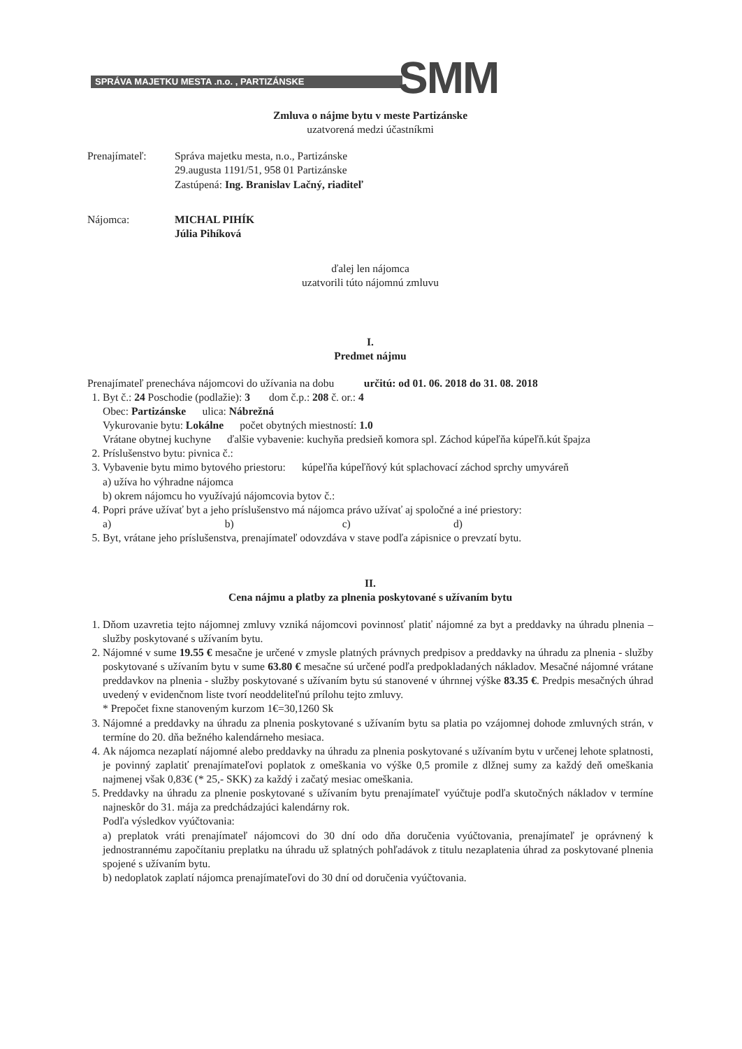SPRÁVA MAJETKU MESTA .n.o. , PARTIZÁNSKE SMM
Zmluva o nájme bytu v meste Partizánske
uzatvorená medzi účastníkmi
Prenajímateľ: Správa majetku mesta, n.o., Partizánske
29.augusta 1191/51, 958 01 Partizánske
Zastúpená: Ing. Branislav Lačný, riaditeľ
Nájomca: MICHAL PIHÍK
Júlia Pihíková
ďalej len nájomca
uzatvorili túto nájomnú zmluvu
I.
Predmet nájmu
Prenajímateľ prenecháva nájomcovi do užívania na dobu určitú: od 01. 06. 2018 do 31. 08. 2018
1. Byt č.: 24 Poschodie (podlažie): 3 dom č.p.: 208 č. or.: 4
Obec: Partizánske ulica: Nábrežná
Vykurovanie bytu: Lokálne počet obytných miestností: 1.0
Vrátane obytnej kuchyne ďalšie vybavenie: kuchyňa predsieň komora spl. Záchod kúpeľňa kúpeľň.kút špajza
2. Príslušenstvo bytu: pivnica č.:
3. Vybavenie bytu mimo bytového priestoru: kúpeľňa kúpeľňový kút splachovací záchod sprchy umyváreň
a) užíva ho výhradne nájomca
b) okrem nájomcu ho využívajú nájomcovia bytov č.:
4. Popri práve užívať byt a jeho príslušenstvo má nájomca právo užívať aj spoločné a iné priestory:
a) b) c) d)
5. Byt, vrátane jeho príslušenstva, prenajímateľ odovzdáva v stave podľa zápisnice o prevzatí bytu.
II.
Cena nájmu a platby za plnenia poskytované s užívaním bytu
1. Dňom uzavretia tejto nájomnej zmluvy vzniká nájomcovi povinnosť platiť nájomné za byt a preddavky na úhradu plnenia – služby poskytované s užívaním bytu.
2. Nájomné v sume 19.55 € mesačne je určené v zmysle platných právnych predpisov a preddavky na úhradu za plnenia - služby poskytované s užívaním bytu v sume 63.80 € mesačne sú určené podľa predpokladaných nákladov. Mesačné nájomné vrátane preddavkov na plnenia - služby poskytované s užívaním bytu sú stanovené v úhrnnej výške 83.35 €. Predpis mesačných úhrad uvedený v evidenčnom liste tvorí neoddeliteľnú prílohu tejto zmluvy.
* Prepočet fixne stanoveným kurzom 1€=30,1260 Sk
3. Nájomné a preddavky na úhradu za plnenia poskytované s užívaním bytu sa platia po vzájomnej dohode zmluvných strán, v termíne do 20. dňa bežného kalendárneho mesiaca.
4. Ak nájomca nezaplatí nájomné alebo preddavky na úhradu za plnenia poskytované s užívaním bytu v určenej lehote splatnosti, je povinný zaplatiť prenajímateľovi poplatok z omeškania vo výške 0,5 promile z dlžnej sumy za každý deň omeškania najmenej však 0,83€ (* 25,- SKK) za každý i začatý mesiac omeškania.
5. Preddavky na úhradu za plnenie poskytované s užívaním bytu prenajímateľ vyúčtuje podľa skutočných nákladov v termíne najneskôr do 31. mája za predchádzajúci kalendárny rok.
Podľa výsledkov vyúčtovania:
a) preplatok vráti prenajímateľ nájomcovi do 30 dní odo dňa doručenia vyúčtovania, prenajímateľ je oprávnený k jednostrannému započítaniu preplatku na úhradu už splatných pohľadávok z titulu nezaplatenia úhrad za poskytované plnenia spojené s užívaním bytu.
b) nedoplatok zaplatí nájomca prenajímateľovi do 30 dní od doručenia vyúčtovania.